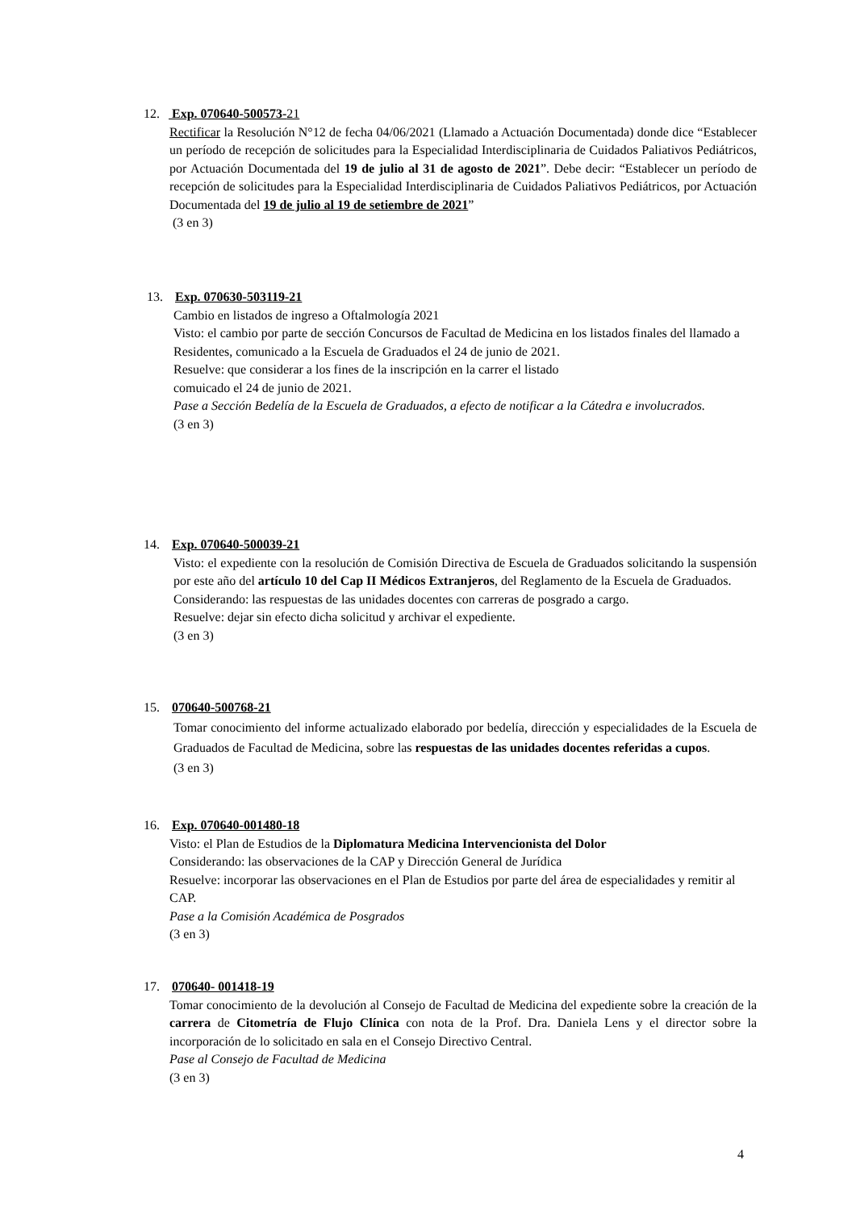12. Exp. 070640-500573-21
Rectificar la Resolución N°12 de fecha 04/06/2021 (Llamado a Actuación Documentada) donde dice “Establecer un período de recepción de solicitudes para la Especialidad Interdisciplinaria de Cuidados Paliativos Pediátricos, por Actuación Documentada del 19 de julio al 31 de agosto de 2021”. Debe decir: “Establecer un período de recepción de solicitudes para la Especialidad Interdisciplinaria de Cuidados Paliativos Pediátricos, por Actuación Documentada del 19 de julio al 19 de setiembre de 2021”
(3 en 3)
13. Exp. 070630-503119-21
Cambio en listados de ingreso a Oftalmología 2021
Visto: el cambio por parte de sección Concursos de Facultad de Medicina en los listados finales del llamado a Residentes, comunicado a la Escuela de Graduados el 24 de junio de 2021.
Resuelve: que considerar a los fines de la inscripción en la carrer el listado
comuicado el 24 de junio de 2021.
Pase a Sección Bedelía de la Escuela de Graduados, a efecto de notificar a la Cátedra e involucrados.
(3 en 3)
14. Exp. 070640-500039-21
Visto: el expediente con la resolución de Comisión Directiva de Escuela de Graduados solicitando la suspensión por este año del artículo 10 del Cap II Médicos Extranjeros, del Reglamento de la Escuela de Graduados.
Considerando: las respuestas de las unidades docentes con carreras de posgrado a cargo.
Resuelve: dejar sin efecto dicha solicitud y archivar el expediente.
(3 en 3)
15. 070640-500768-21
Tomar conocimiento del informe actualizado elaborado por bedelía, dirección y especialidades de la Escuela de Graduados de Facultad de Medicina, sobre las respuestas de las unidades docentes referidas a cupos.
(3 en 3)
16. Exp. 070640-001480-18
Visto: el Plan de Estudios de la Diplomatura Medicina Intervencionista del Dolor
Considerando: las observaciones de la CAP y Dirección General de Jurídica
Resuelve: incorporar las observaciones en el Plan de Estudios por parte del área de especialidades y remitir al CAP.
Pase a la Comisión Académica de Posgrados
(3 en 3)
17. 070640- 001418-19
Tomar conocimiento de la devolución al Consejo de Facultad de Medicina del expediente sobre la creación de la carrera de Citometría de Flujo Clínica con nota de la Prof. Dra. Daniela Lens y el director sobre la incorporación de lo solicitado en sala en el Consejo Directivo Central.
Pase al Consejo de Facultad de Medicina
(3 en 3)
4